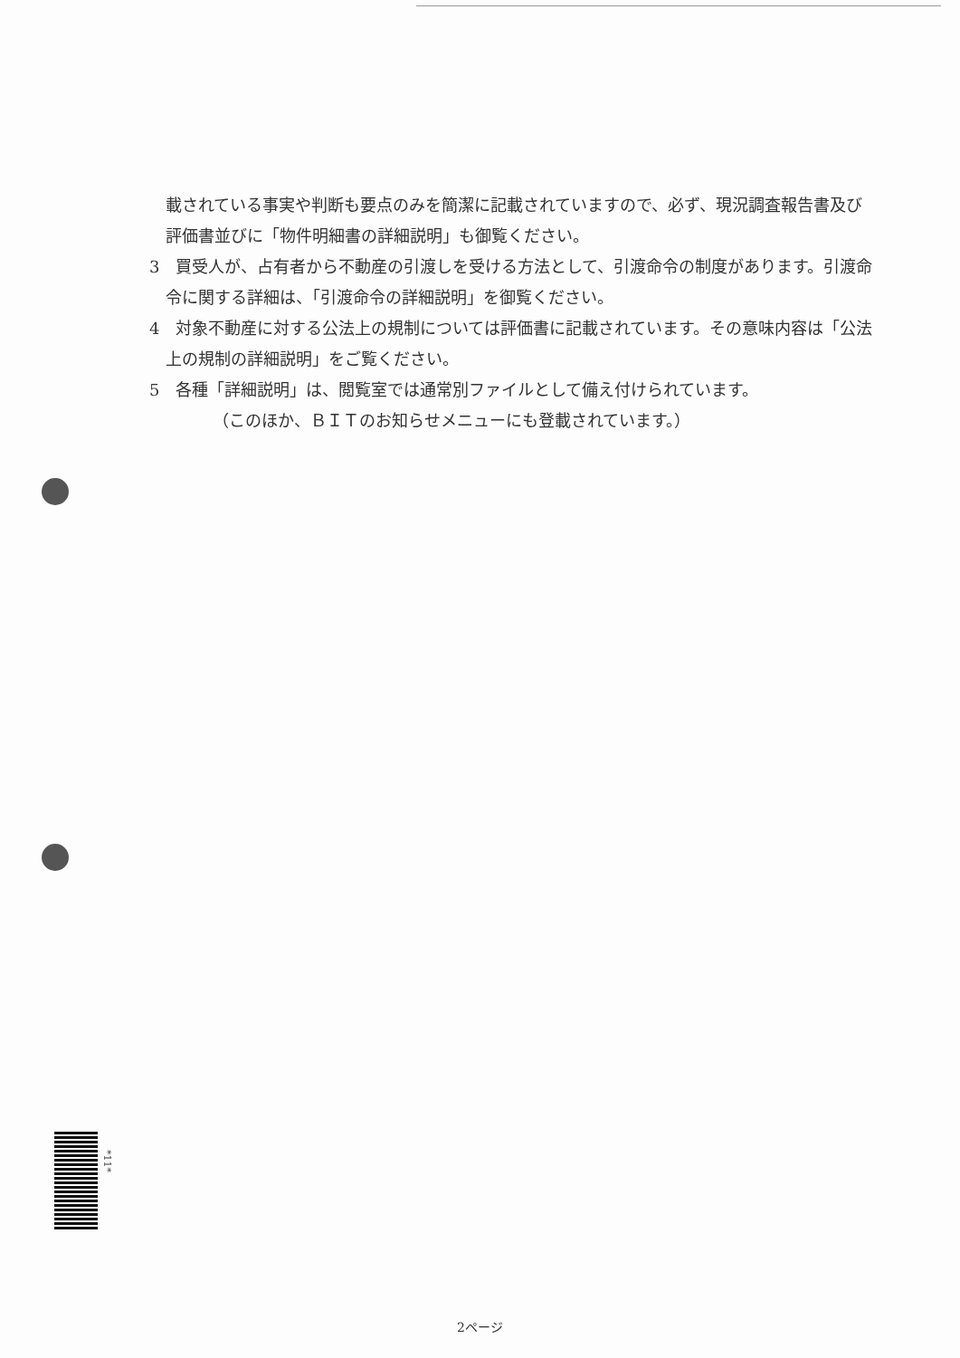載されている事実や判断も要点のみを簡潔に記載されていますので、必ず、現況調査報告書及び評価書並びに「物件明細書の詳細説明」も御覧ください。
3　買受人が、占有者から不動産の引渡しを受ける方法として、引渡命令の制度があります。引渡命令に関する詳細は、「引渡命令の詳細説明」を御覧ください。
4　対象不動産に対する公法上の規制については評価書に記載されています。その意味内容は「公法上の規制の詳細説明」をご覧ください。
5　各種「詳細説明」は、閲覧室では通常別ファイルとして備え付けられています。
（このほか、ＢＩＴのお知らせメニューにも登載されています。）
*11*
2ページ